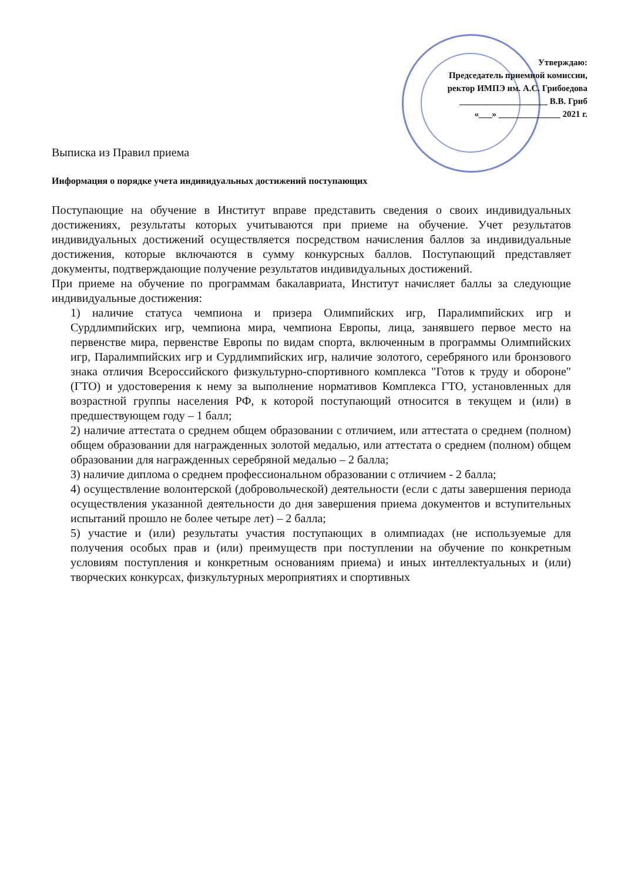Утверждаю:
Председатель приемной комиссии,
ректор ИМПЭ им. А.С. Грибоедова
____________________ В.В. Гриб
«___» ______________ 2021 г.
Выписка из Правил приема
Информация о порядке учета индивидуальных достижений поступающих
Поступающие на обучение в Институт вправе представить сведения о своих индивидуальных достижениях, результаты которых учитываются при приеме на обучение. Учет результатов индивидуальных достижений осуществляется посредством начисления баллов за индивидуальные достижения, которые включаются в сумму конкурсных баллов. Поступающий представляет документы, подтверждающие получение результатов индивидуальных достижений.
При приеме на обучение по программам бакалавриата, Институт начисляет баллы за следующие индивидуальные достижения:
1) наличие статуса чемпиона и призера Олимпийских игр, Паралимпийских игр и Сурдлимпийских игр, чемпиона мира, чемпиона Европы, лица, занявшего первое место на первенстве мира, первенстве Европы по видам спорта, включенным в программы Олимпийских игр, Паралимпийских игр и Сурдлимпийских игр, наличие золотого, серебряного или бронзового знака отличия Всероссийского физкультурно-спортивного комплекса "Готов к труду и обороне" (ГТО) и удостоверения к нему за выполнение нормативов Комплекса ГТО, установленных для возрастной группы населения РФ, к которой поступающий относится в текущем и (или) в предшествующем году – 1 балл;
2) наличие аттестата о среднем общем образовании с отличием, или аттестата о среднем (полном) общем образовании для награжденных золотой медалью, или аттестата о среднем (полном) общем образовании для награжденных серебряной медалью – 2 балла;
3) наличие диплома о среднем профессиональном образовании с отличием - 2 балла;
4) осуществление волонтерской (добровольческой) деятельности (если с даты завершения периода осуществления указанной деятельности до дня завершения приема документов и вступительных испытаний прошло не более четыре лет) – 2 балла;
5) участие и (или) результаты участия поступающих в олимпиадах (не используемые для получения особых прав и (или) преимуществ при поступлении на обучение по конкретным условиям поступления и конкретным основаниям приема) и иных интеллектуальных и (или) творческих конкурсах, физкультурных мероприятиях и спортивных